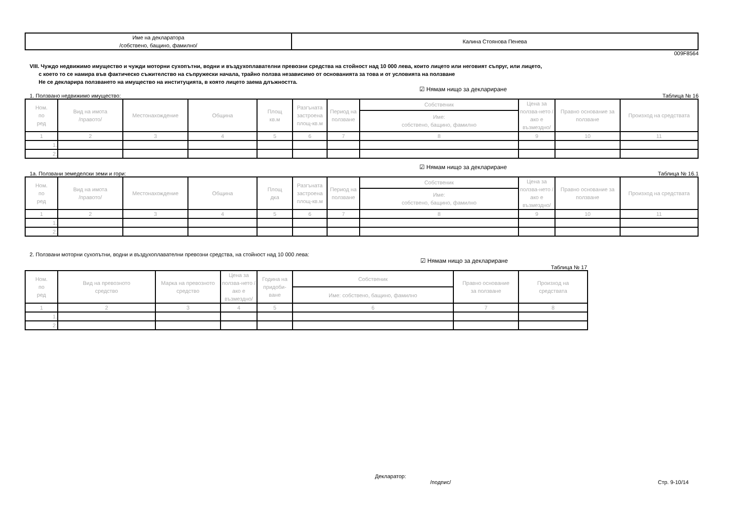| Име на декларатора /собствено, бащино, фамилно/ | Калина Стоянова Пенева |
009F8564
VIII. Чуждо недвижимо имущество и чужди моторни сухопътни, водни и въздухоплавателни превозни средства на стойност над 10 000 лева, които лицето или неговият съпруг, или лицето,
с което то се намира във фактическо съжителство на съпружески начала, трайно ползва независимо от основанията за това и от условията на ползване
Не се декларира ползването на имущество на институцията, в която лицето заема длъжността.
☑ Нямам нищо за деклариране
1. Ползвано недвижимо имущество: Таблица № 16
| Ном. по ред | Вид на имота /правото/ | Местонахождение | Община | Площ кв.м | Разгъната застроена площ-кв.м | Период на ползване | Собственик | Цена за ползва-нето /ако е възмездно/ | Правно основание за ползване | Произход на средствата |
| --- | --- | --- | --- | --- | --- | --- | --- | --- | --- | --- |
| | | | | | | | Име: собствено, бащино, фамилно | | | |
| 1 | 2 | 3 | 4 | 5 | 6 | 7 | 8 | 9 | 10 | 11 |
| 1. | | | | | | | | | | |
| 2. | | | | | | | | | | |
☑ Нямам нищо за деклариране
1а. Ползвани земеделски земи и гори: Таблица № 16.1
| Ном. по ред | Вид на имота /правото/ | Местонахождение | Община | Площ дка | Разгъната застроена площ-кв.м | Период на ползване | Собственик | Цена за ползва-нето /ако е възмездно/ | Правно основание за ползване | Произход на средствата |
| --- | --- | --- | --- | --- | --- | --- | --- | --- | --- | --- |
| | | | | | | | Име: собствено, бащино, фамилно | | | |
| 1 | 2 | 3 | 4 | 5 | 6 | 7 | 8 | 9 | 10 | 11 |
| 1. | | | | | | | | | | |
| 2. | | | | | | | | | | |
2. Ползвани моторни сухопътни, водни и въздухоплавателни превозни средства, на стойност над 10 000 лева:
☑ Нямам нищо за деклариране
Таблица № 17
| Ном. по ред | Вид на превозното средство | Марка на превозното средство | Цена за ползва-нето /ако е възмездно/ | Година на придоби-ване | Собственик | Правно основание за ползване | Произход на средствата |
| --- | --- | --- | --- | --- | --- | --- | --- |
| | | | | | Име: собствено, бащино, фамилно | | |
| 1 | 2 | 3 | 4 | 5 | 6 | 7 | 8 |
| 1. | | | | | | | |
| 2. | | | | | | | |
Декларатор:
/подпис/ Стр. 9-10/14